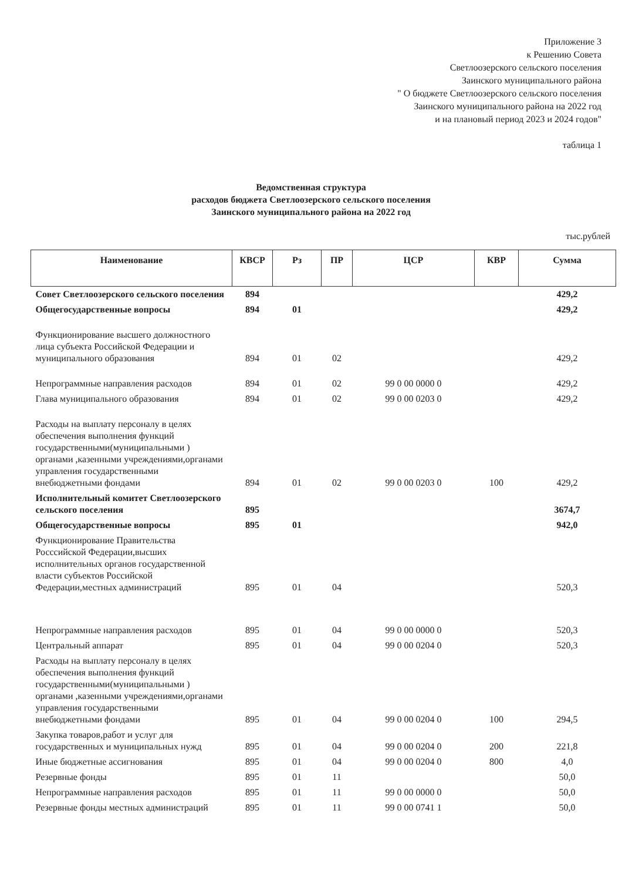Приложение 3
к Решению Совета
Светлоозерского сельского поселения
Заинского муниципального района
" О бюджете Светлоозерского сельского поселения
Заинского муниципального района на 2022 год
и на плановый период 2023 и 2024 годов"
таблица 1
Ведомственная структура
расходов бюджета Светлоозерского сельского поселения
Заинского муниципального района на 2022 год
тыс.рублей
| Наименование | КВСР | Рз | ПР | ЦСР | КВР | Сумма |
| --- | --- | --- | --- | --- | --- | --- |
| Совет Светлоозерского сельского поселения | 894 | | | | | 429,2 |
| Общегосударственные вопросы | 894 | 01 | | | | 429,2 |
| Функционирование высшего должностного лица субъекта Российской Федерации и муниципального образования | 894 | 01 | 02 | | | 429,2 |
| Непрограммные направления расходов | 894 | 01 | 02 | 99 0 00 0000 0 | | 429,2 |
| Глава муниципального образования | 894 | 01 | 02 | 99 0 00 0203 0 | | 429,2 |
| Расходы на выплату персоналу в целях обеспечения выполнения функций государственными(муниципальными ) органами ,казенными учреждениями,органами управления государственными внебюджетными фондами | 894 | 01 | 02 | 99 0 00 0203 0 | 100 | 429,2 |
| Исполнительный комитет Светлоозерского сельского поселения | 895 | | | | | 3674,7 |
| Общегосударственные вопросы | 895 | 01 | | | | 942,0 |
| Функционирование Правительства Росссийской Федерации,высших исполнительных органов государственной власти субъектов Российской Федерации,местных администраций | 895 | 01 | 04 | | | 520,3 |
| Непрограммные направления расходов | 895 | 01 | 04 | 99 0 00 0000 0 | | 520,3 |
| Центральный аппарат | 895 | 01 | 04 | 99 0 00 0204 0 | | 520,3 |
| Расходы на выплату персоналу в целях обеспечения выполнения функций государственными(муниципальными ) органами ,казенными учреждениями,органами управления государственными внебюджетными фондами | 895 | 01 | 04 | 99 0 00 0204 0 | 100 | 294,5 |
| Закупка товаров,работ и услуг для государственных и муниципальных нужд | 895 | 01 | 04 | 99 0 00 0204 0 | 200 | 221,8 |
| Иные бюджетные ассигнования | 895 | 01 | 04 | 99 0 00 0204 0 | 800 | 4,0 |
| Резервные фонды | 895 | 01 | 11 | | | 50,0 |
| Непрограммные направления расходов | 895 | 01 | 11 | 99 0 00 0000 0 | | 50,0 |
| Резервные фонды местных администраций | 895 | 01 | 11 | 99 0 00 0741 1 | | 50,0 |